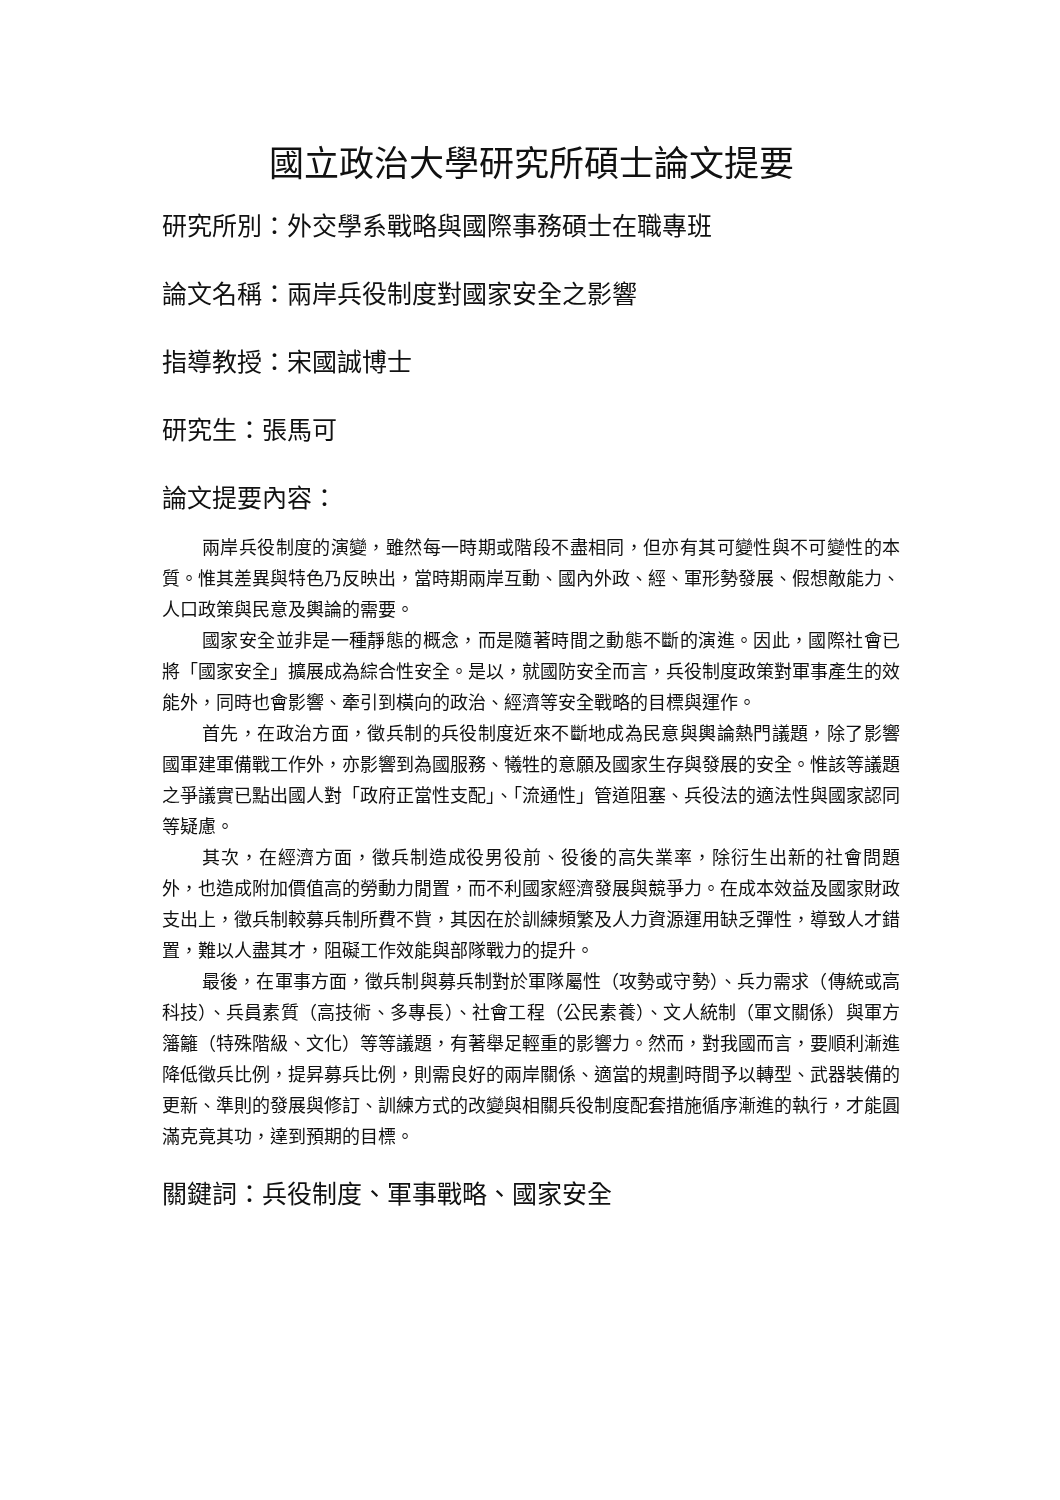國立政治大學研究所碩士論文提要
研究所別：外交學系戰略與國際事務碩士在職專班
論文名稱：兩岸兵役制度對國家安全之影響
指導教授：宋國誠博士
研究生：張馬可
論文提要內容：
兩岸兵役制度的演變，雖然每一時期或階段不盡相同，但亦有其可變性與不可變性的本質。惟其差異與特色乃反映出，當時期兩岸互動、國內外政、經、軍形勢發展、假想敵能力、人口政策與民意及輿論的需要。
國家安全並非是一種靜態的概念，而是隨著時間之動態不斷的演進。因此，國際社會已將「國家安全」擴展成為綜合性安全。是以，就國防安全而言，兵役制度政策對軍事產生的效能外，同時也會影響、牽引到橫向的政治、經濟等安全戰略的目標與運作。
首先，在政治方面，徵兵制的兵役制度近來不斷地成為民意與輿論熱門議題，除了影響國軍建軍備戰工作外，亦影響到為國服務、犧牲的意願及國家生存與發展的安全。惟該等議題之爭議實已點出國人對「政府正當性支配」、「流通性」管道阻塞、兵役法的適法性與國家認同等疑慮。
其次，在經濟方面，徵兵制造成役男役前、役後的高失業率，除衍生出新的社會問題外，也造成附加價值高的勞動力閒置，而不利國家經濟發展與競爭力。在成本效益及國家財政支出上，徵兵制較募兵制所費不貲，其因在於訓練頻繁及人力資源運用缺乏彈性，導致人才錯置，難以人盡其才，阻礙工作效能與部隊戰力的提升。
最後，在軍事方面，徵兵制與募兵制對於軍隊屬性（攻勢或守勢）、兵力需求（傳統或高科技）、兵員素質（高技術、多專長）、社會工程（公民素養）、文人統制（軍文關係）與軍方籓籬（特殊階級、文化）等等議題，有著舉足輕重的影響力。然而，對我國而言，要順利漸進降低徵兵比例，提昇募兵比例，則需良好的兩岸關係、適當的規劃時間予以轉型、武器裝備的更新、準則的發展與修訂、訓練方式的改變與相關兵役制度配套措施循序漸進的執行，才能圓滿克竟其功，達到預期的目標。
關鍵詞：兵役制度、軍事戰略、國家安全